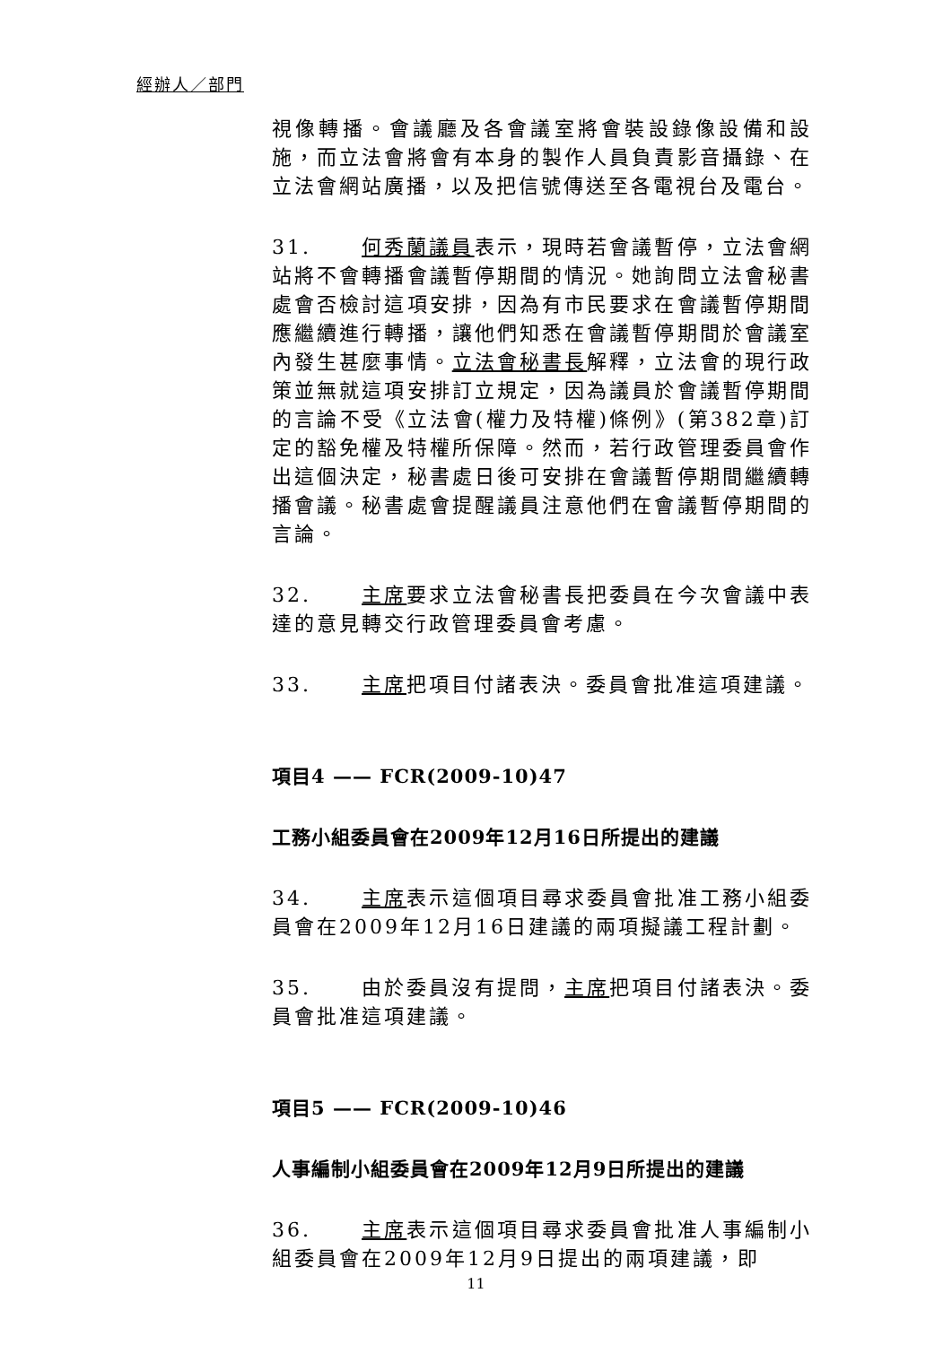經辦人／部門
視像轉播。會議廳及各會議室將會裝設錄像設備和設施，而立法會將會有本身的製作人員負責影音攝錄、在立法會網站廣播，以及把信號傳送至各電視台及電台。
31. 何秀蘭議員表示，現時若會議暫停，立法會網站將不會轉播會議暫停期間的情況。她詢問立法會秘書處會否檢討這項安排，因為有市民要求在會議暫停期間應繼續進行轉播，讓他們知悉在會議暫停期間於會議室內發生甚麼事情。立法會秘書長解釋，立法會的現行政策並無就這項安排訂立規定，因為議員於會議暫停期間的言論不受《立法會(權力及特權)條例》(第382章)訂定的豁免權及特權所保障。然而，若行政管理委員會作出這個決定，秘書處日後可安排在會議暫停期間繼續轉播會議。秘書處會提醒議員注意他們在會議暫停期間的言論。
32. 主席要求立法會秘書長把委員在今次會議中表達的意見轉交行政管理委員會考慮。
33. 主席把項目付諸表決。委員會批准這項建議。
項目4 —— FCR(2009-10)47
工務小組委員會在2009年12月16日所提出的建議
34. 主席表示這個項目尋求委員會批准工務小組委員會在2009年12月16日建議的兩項擬議工程計劃。
35. 由於委員沒有提問，主席把項目付諸表決。委員會批准這項建議。
項目5 —— FCR(2009-10)46
人事編制小組委員會在2009年12月9日所提出的建議
36. 主席表示這個項目尋求委員會批准人事編制小組委員會在2009年12月9日提出的兩項建議，即
11